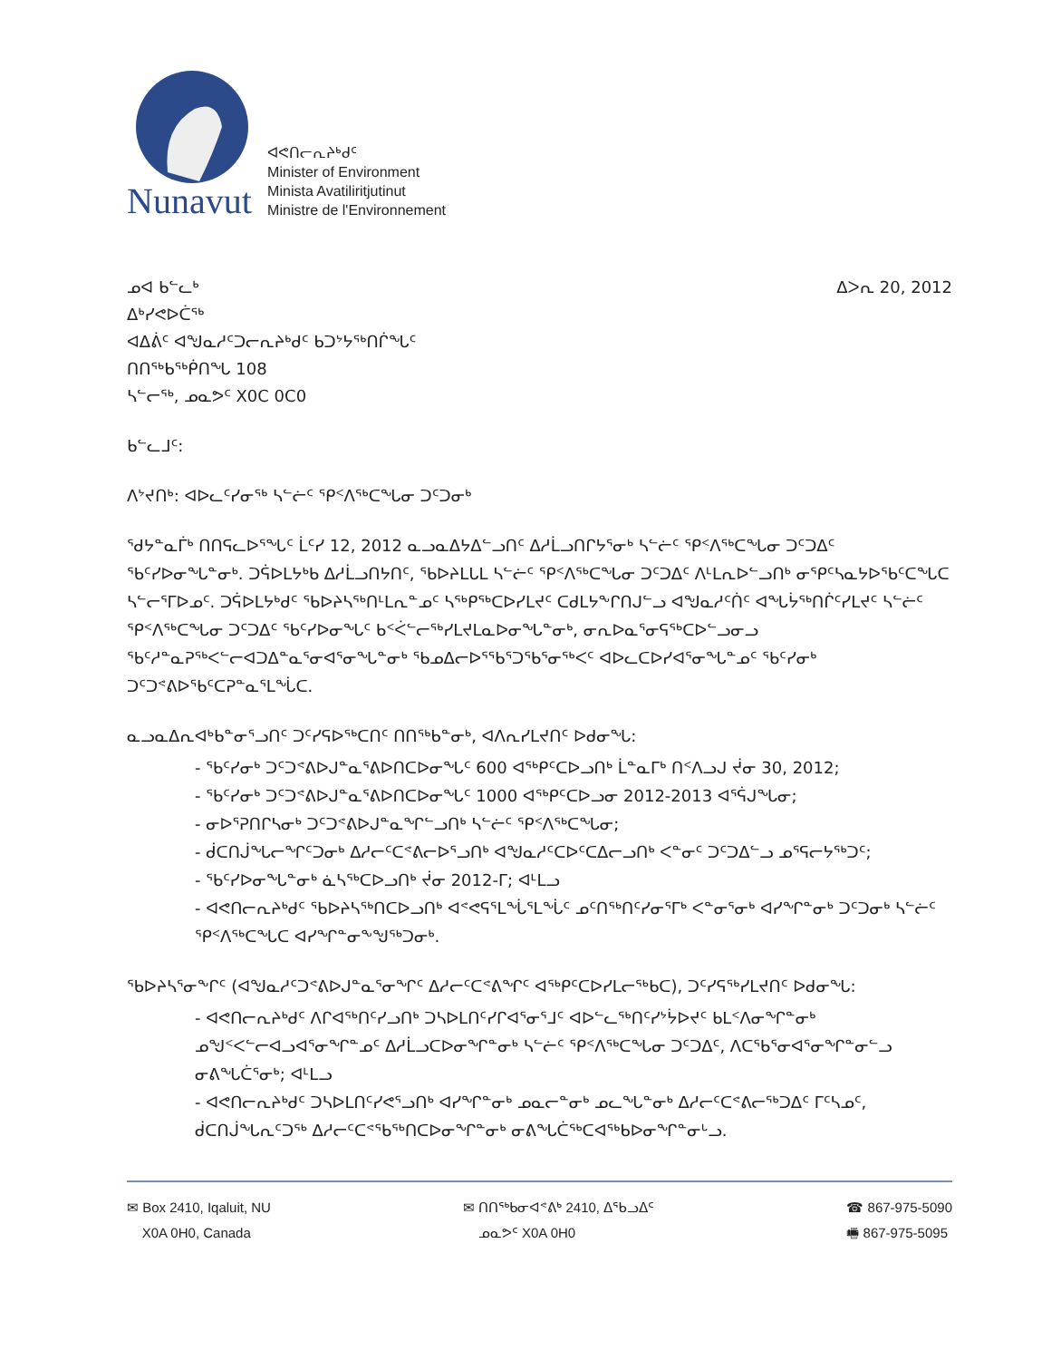Nunavut
ᐊᕙᑎᓕᕆᔨᒃᑯᑦ
Minister of Environment
Minista Avatiliritjutinut
Ministre de l'Environnement
ᓄᐊ ᑲᓪᓚᒃ
ᐃᒃᓯᕙᐅᑖᖅ
ᐊᐃᕖᑦ ᐊᖑᓇᓱᑦᑐᓕᕆᔨᒃᑯᑦ ᑲᑐᔾᔭᖅᑎᒌᖓᑦ
ᑎᑎᖅᑲᖅᑮᑎᖓ 108
ᓴᓪᓕᖅ, ᓄᓇᕗᑦ X0C 0C0
ᐃᐳᕆ 20, 2012
ᑲᓪᓚᒧᑦ:
ᐱᔾᔪᑎᒃ: ᐊᐅᓚᑦᓯᓂᖅ ᓴᓪᓖᑦ ᕿᑉᐱᖅᑕᖓᓂ ᑐᑦᑐᓂᒃ
ᖁᔭᓐᓇᒦᒃ ᑎᑎᕋᓚᐅᕐᖓᑦ ᒫᑦᓯ 12, 2012 ᓇᓗᓇᐃᔭᐃᓪᓗᑎᑦ ᐃᓱᒫᓗᑎᒋᔭᕐᓂᒃ ᓴᓪᓖᑦ ᕿᑉᐱᖅᑕᖓᓂ ᑐᑦᑐᐃᑦ ᖃᑦᓯᐅᓂᖓᓐᓂᒃ. ᑐᕌᐅᒪᔭᒃᑲ ᐃᓱᒫᓗᑎᔭᑎᑦ, ᖃᐅᔨᒪᒐᒪ ᓴᓪᓖᑦ ᕿᑉᐱᖅᑕᖓᓂ ᑐᑦᑐᐃᑦ ᐱᒻᒪᕆᐅᓪᓗᑎᒃ ᓂᕿᑦᓴᓇᔭᐅᖃᑦᑕᖓᑕ ᓴᓪᓕᕐᒥᐅᓄᑦ. ᑐᕌᐅᒪᔭᒃᑯᑦ ᖃᐅᔨᓴᖅᑎᒻᒪᕆᓐᓄᑦ ᓴᖅᑭᖅᑕᐅᓯᒪᔪᑦ ᑕᑯᒪᔭᖕᒋᑎᒍᓪᓗ ᐊᖑᓇᓱᑦᑏᑦ ᐊᖓᔮᖅᑎᒌᑦᓯᒪᔪᑦ ᓴᓪᓖᑦ ᕿᑉᐱᖅᑕᖓᓂ ᑐᑦᑐᐃᑦ ᖃᑦᓯᐅᓂᖓᑦ ᑲᑉᐹᓪᓕᖅᓯᒪᔪᒪᓇᐅᓂᖓᓐᓂᒃ, ᓂᕆᐅᓇᕐᓂᕋᖅᑕᐅᓪᓗᓂᓗ ᖃᑦᓱᓐᓇᕈᖅᐸᓪᓕᐊᑐᐃᓐᓇᕐᓂᐊᕐᓂᖓᓐᓂᒃ ᖃᓄᐃᓕᐅᕐᖃᕐᑐᖃᕐᓂᖅᐸᑦ ᐊᐅᓚᑕᐅᓯᐊᕐᓂᖓᓐᓄᑦ ᖃᑦᓯᓂᒃ ᑐᑦᑐᕝᕕᐅᖃᑦᑕᕈᓐᓇᕐᒪᖔᑕ.
ᓇᓗᓇᐃᕆᐊᒃᑲᓐᓂᕐᓗᑎᑦ ᑐᑦᓯᕋᐅᖅᑕᑎᑦ ᑎᑎᖅᑲᓐᓂᒃ, ᐊᐱᕆᓯᒪᔪᑎᑦ ᐅᑯᓂᖓ:
- ᖃᑦᓯᓂᒃ ᑐᑦᑐᕝᕕᐅᒍᓐᓇᕐᕕᐅᑎᑕᐅᓂᖓᑦ 600 ᐊᖅᑭᑦᑕᐅᓗᑎᒃ ᒫᓐᓇᒥᒃ ᑎᑉᐱᓗᒍ ᔫᓂ 30, 2012;
- ᖃᑦᓯᓂᒃ ᑐᑦᑐᕝᕕᐅᒍᓐᓇᕐᕕᐅᑎᑕᐅᓂᖓᑦ 1000 ᐊᖅᑭᑦᑕᐅᓗᓂ 2012-2013 ᐊᕐᕌᒍᖓᓂ;
- ᓂᐅᕐᕈᑎᒋᓴᓂᒃ ᑐᑦᑐᕝᕕᐅᒍᓐᓇᖏᓪᓗᑎᒃ ᓴᓪᓖᑦ ᕿᑉᐱᖅᑕᖓᓂ;
- ᑰᑕᑎᒎᖓᓕᖏᑦᑐᓂᒃ ᐃᓱᓕᑦᑕᕝᕕᓕᐅᕐᓗᑎᒃ ᐊᖑᓇᓱᑦᑕᐅᑦᑕᐃᓕᓗᑎᒃ ᐸᓐᓂᑦ ᑐᑦᑐᐃᓪᓗ ᓄᕐᕋᓕᔭᖅᑐᑦ;
- ᖃᑦᓯᐅᓂᖓᓐᓂᒃ ᓈᓴᖅᑕᐅᓗᑎᒃ ᔫᓂ 2012-ᒥ; ᐊᒻᒪᓗ
- ᐊᕙᑎᓕᕆᔨᒃᑯᑦ ᖃᐅᔨᓴᖅᑎᑕᐅᓗᑎᒃ ᐊᕝᕙᕋᕐᒪᖔᕐᒪᖔᑦ ᓄᑦᑎᖅᑎᑦᓯᓂᕐᒥᒃ ᐸᓐᓂᕐᓂᒃ ᐊᓯᖏᓐᓂᒃ ᑐᑦᑐᓂᒃ ᓴᓪᓖᑦ ᕿᑉᐱᖅᑕᖓᑕ ᐊᓯᖏᓐᓂᖕᖑᖅᑐᓂᒃ.
ᖃᐅᔨᓴᕐᓂᖕᒋᑦ (ᐊᖑᓇᓱᑦᑐᕝᕕᐅᒍᓐᓇᕐᓂᖏᑦ ᐃᓱᓕᑦᑕᕝᕕᖏᑦ ᐊᖅᑭᑦᑕᐅᓯᒪᓕᖅᑲᑕ), ᑐᑦᓯᕋᖅᓯᒪᔪᑎᑦ ᐅᑯᓂᖓ:
- ᐊᕙᑎᓕᕆᔨᒃᑯᑦ ᐱᒋᐊᖅᑎᑦᓯᓗᑎᒃ ᑐᓴᐅᒪᑎᑦᓯᒋᐊᕐᓂᕐᒧᑦ ᐊᐅᓪᓚᖅᑎᑦᓯᔾᔮᐅᔪᑦ ᑲᒪᑉᐱᓂᖏᓐᓂᒃ ᓄᖑᑉᐸᓪᓕᐊᓗᐊᕐᓂᖏᓐᓄᑦ ᐃᓱᒫᓗᑕᐅᓂᖏᓐᓂᒃ ᓴᓪᓖᑦ ᕿᑉᐱᖅᑕᖓᓂ ᑐᑦᑐᐃᑦ, ᐱᑕᖃᕐᓂᐊᕐᓂᖏᓐᓂᓪᓗ ᓂᕕᖓᑖᕐᓂᒃ; ᐊᒻᒪᓗ
- ᐊᕙᑎᓕᕆᔨᒃᑯᑦ ᑐᓴᐅᒪᑎᑦᓯᕙᕐᓗᑎᒃ ᐊᓯᖏᓐᓂᒃ ᓄᓇᓕᓐᓂᒃ ᓄᓚᖓᓐᓂᒃ ᐃᓱᓕᑦᑕᕝᕕᓕᖅᑐᐃᑦ ᒥᑦᓴᓄᑦ, ᑰᑕᑎᒎᖓᕆᑦᑐᖅ ᐃᓱᓕᑦᑕᕝᖃᖅᑎᑕᐅᓂᖏᓐᓂᒃ ᓂᕕᖓᑖᖅᑕᐊᖅᑲᐅᓂᖏᓐᓂᒡᓗ.
✉ Box 2410, Iqaluit, NU
X0A 0H0, Canada
✉ ᑎᑎᖅᑲᓂᐊᕝᕕᒃ 2410, ᐃᖃᓗᐃᑦ
ᓄᓇᕗᑦ X0A 0H0
☎ 867-975-5090
🖷 867-975-5095